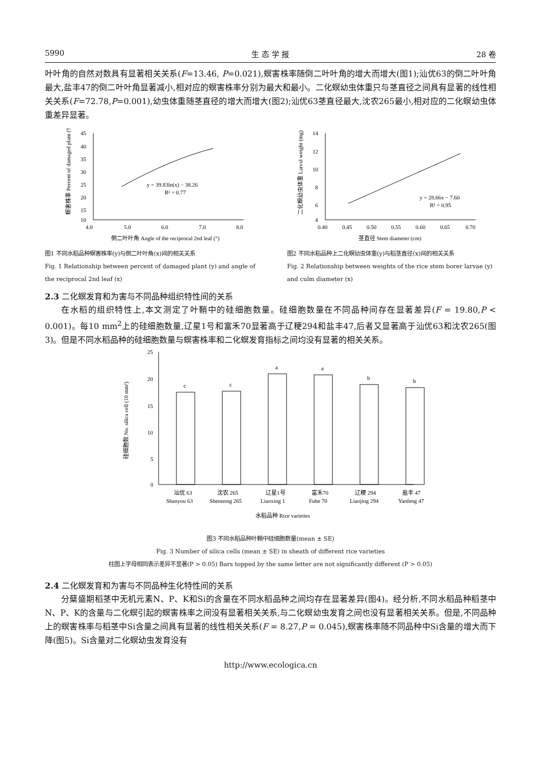5990 生 态 学 报 28 卷
叶叶角的自然对数具有显著相关关系(F=13.46, P=0.021),螟害株率随倒二叶叶角的增大而增大(图1);汕优63的倒二叶叶角最大,盐丰47的倒二叶叶角显著减小,相对应的螟害株率分别为最大和最小。二化螟幼虫体重只与茎直径之间具有显著的线性相关关系(F=72.78,P=0.001),幼虫体重随茎直径的增大而增大(图2);汕优63茎直径最大,沈农265最小,相对应的二化螟幼虫体重差异显著。
45
40
35
30
25
20
15
10
4.0
5.0
6.0
7.0
8.0
y = 39.83ln(x) − 38.26
R² = 0.77
倒二叶叶角 Angle of the reciprocal 2nd leaf (°)
螟害株率 Percent of damaged plant (%)
图1 不同水稻品种螟害株率(y)与倒二叶叶角(x)间的相关关系
Fig. 1 Relationship between percent of damaged plant (y) and angle of the reciprocal 2nd leaf (x)
14
12
10
8
6
4
0.40
0.45
0.50
0.55
0.60
0.65
0.70
y = 28.66x − 7.60
R² = 0.95
茎直径 Stem diameter (cm)
二化螟幼虫体重 Larval weight (mg)
图2 不同水稻品种上二化螟幼虫体重(y)与稻茎直径(x)间的相关关系
Fig. 2 Relationship between weights of the rice stem borer larvae (y) and culm diameter (x)
2.3 二化螟发育和为害与不同品种组织特性间的关系
在水稻的组织特性上,本文测定了叶鞘中的硅细胞数量。硅细胞数量在不同品种间存在显著差异(F = 19.80,P < 0.001)。每10 mm<sup>2</sup>上的硅细胞数量,辽星1号和富禾70显著高于辽粳294和盐丰47,后者又显著高于汕优63和沈农265(图3)。但是不同水稻品种的硅细胞数量与螟害株率和二化螟发育指标之间均没有显著的相关关系。
25
20
15
10
5
0
c
c
a
a
b
b
汕优 63
沈农 265
辽星1号
富禾70
辽粳 294
盐丰 47
Shanyou 63
Shennong 265
Liaoxing 1
Fuhe 70
Liaojing 294
Yanfeng 47
水稻品种 Rice varieties
硅细胞数 No. silica cell (10 mm²)
图3 不同水稻品种叶鞘中硅细胞数量(mean ± SE)
Fig. 3 Number of silica cells (mean ± SE) in sheath of different rice varieties
柱图上字母相同表示差异不显著(P > 0.05) Bars topped by the same letter are not significantly different (P > 0.05)
2.4 二化螟发育和为害与不同品种生化特性间的关系
分蘖盛期稻茎中无机元素N、P、K和Si的含量在不同水稻品种之间均存在显著差异(图4)。经分析,不同水稻品种稻茎中N、P、K的含量与二化螟引起的螟害株率之间没有显著相关关系,与二化螟幼虫发育之间也没有显著相关关系。但是,不同品种上的螟害株率与稻茎中Si含量之间具有显著的线性相关关系(F = 8.27,P = 0.045),螟害株率随不同品种中Si含量的增大而下降(图5)。Si含量对二化螟幼虫发育没有
http://www.ecologica.cn